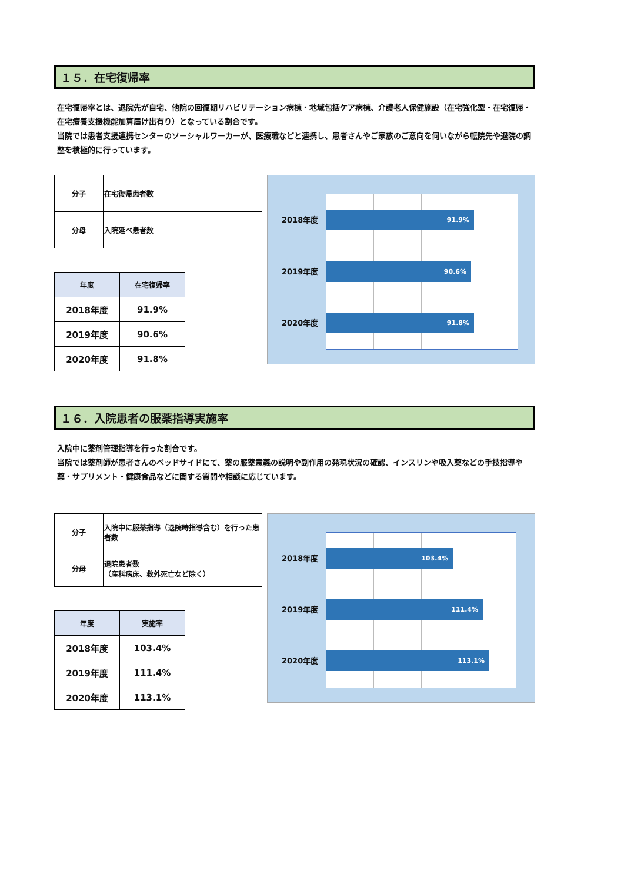１５．在宅復帰率
在宅復帰率とは、退院先が自宅、他院の回復期リハビリテーション病棟・地域包括ケア病棟、介護老人保健施設（在宅強化型・在宅復帰・在宅療養支援機能加算届け出有り）となっている割合です。
当院では患者支援連携センターのソーシャルワーカーが、医療職などと連携し、患者さんやご家族のご意向を伺いながら転院先や退院の調整を積極的に行っています。
| 分子 | 在宅復帰患者数 |
| 分母 | 入院延べ患者数 |
| 年度 | 在宅復帰率 |
| --- | --- |
| 2018年度 | 91.9% |
| 2019年度 | 90.6% |
| 2020年度 | 91.8% |
91.9%
90.6%
91.8%
2018年度
2019年度
2020年度
１６．入院患者の服薬指導実施率
入院中に薬剤管理指導を行った割合です。
当院では薬剤師が患者さんのベッドサイドにて、薬の服薬意義の説明や副作用の発現状況の確認、インスリンや吸入薬などの手技指導や薬・サプリメント・健康食品などに関する質問や相談に応じています。
| 分子 | 入院中に服薬指導（退院時指導含む）を行った患者数 |
| 分母 | 退院患者数 （産科病床、救外死亡など除く） |
| 年度 | 実施率 |
| --- | --- |
| 2018年度 | 103.4% |
| 2019年度 | 111.4% |
| 2020年度 | 113.1% |
103.4%
111.4%
113.1%
2018年度
2019年度
2020年度